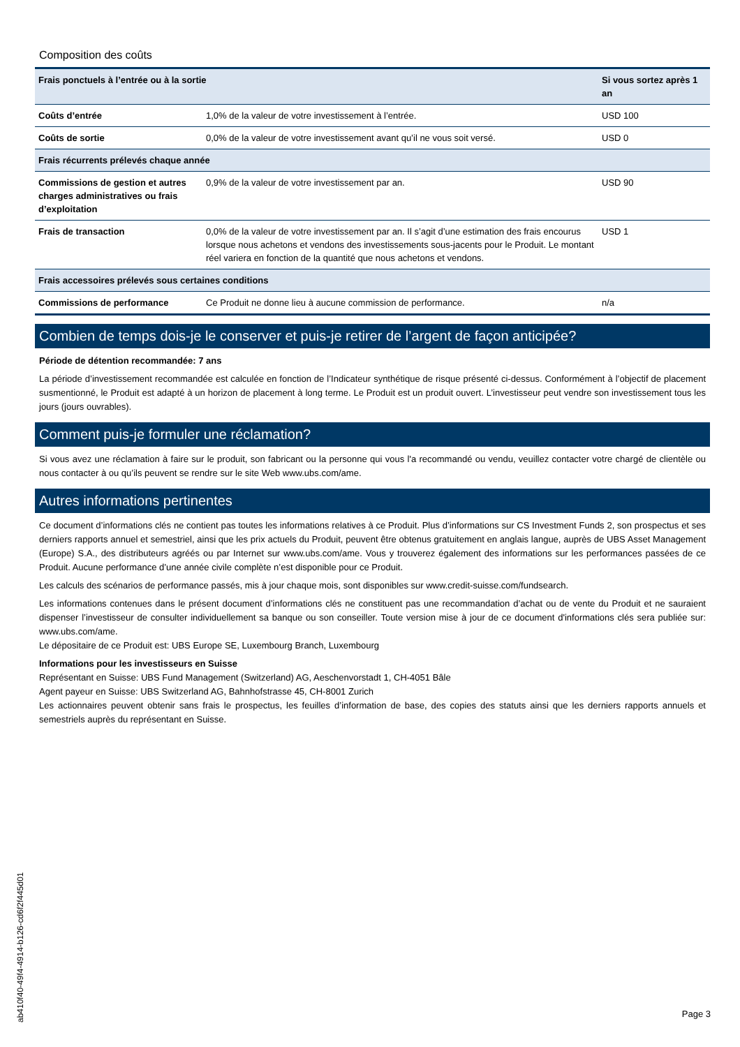Composition des coûts
| Frais ponctuels à l’entrée ou à la sortie | | Si vous sortez après 1 an |
| --- | --- | --- |
| Coûts d’entrée | 1,0% de la valeur de votre investissement à l’entrée. | USD 100 |
| Coûts de sortie | 0,0% de la valeur de votre investissement avant qu’il ne vous soit versé. | USD 0 |
| Frais récurrents prélevés chaque année | | |
| Commissions de gestion et autres charges administratives ou frais d’exploitation | 0,9% de la valeur de votre investissement par an. | USD 90 |
| Frais de transaction | 0,0% de la valeur de votre investissement par an. Il s’agit d’une estimation des frais encourus lorsque nous achetons et vendons des investissements sous-jacents pour le Produit. Le montant réel variera en fonction de la quantité que nous achetons et vendons. | USD 1 |
| Frais accessoires prélevés sous certaines conditions | | |
| Commissions de performance | Ce Produit ne donne lieu à aucune commission de performance. | n/a |
Combien de temps dois-je le conserver et puis-je retirer de l’argent de façon anticipée?
Période de détention recommandée: 7 ans
La période d’investissement recommandée est calculée en fonction de l’Indicateur synthétique de risque présenté ci-dessus. Conformément à l’objectif de placement susmentionné, le Produit est adapté à un horizon de placement à long terme. Le Produit est un produit ouvert. L’investisseur peut vendre son investissement tous les jours (jours ouvrables).
Comment puis-je formuler une réclamation?
Si vous avez une réclamation à faire sur le produit, son fabricant ou la personne qui vous l'a recommandé ou vendu, veuillez contacter votre chargé de clientèle ou nous contacter à ou qu’ils peuvent se rendre sur le site Web www.ubs.com/ame.
Autres informations pertinentes
Ce document d’informations clés ne contient pas toutes les informations relatives à ce Produit. Plus d’informations sur CS Investment Funds 2, son prospectus et ses derniers rapports annuel et semestriel, ainsi que les prix actuels du Produit, peuvent être obtenus gratuitement en anglais langue, auprès de UBS Asset Management (Europe) S.A., des distributeurs agréés ou par Internet sur www.ubs.com/ame. Vous y trouverez également des informations sur les performances passées de ce Produit. Aucune performance d’une année civile complète n’est disponible pour ce Produit.
Les calculs des scénarios de performance passés, mis à jour chaque mois, sont disponibles sur www.credit-suisse.com/fundsearch.
Les informations contenues dans le présent document d’informations clés ne constituent pas une recommandation d’achat ou de vente du Produit et ne sauraient dispenser l’investisseur de consulter individuellement sa banque ou son conseiller. Toute version mise à jour de ce document d'informations clés sera publiée sur: www.ubs.com/ame.
Le dépositaire de ce Produit est: UBS Europe SE, Luxembourg Branch, Luxembourg
Informations pour les investisseurs en Suisse
Représentant en Suisse: UBS Fund Management (Switzerland) AG, Aeschenvorstadt 1, CH-4051 Bâle
Agent payeur en Suisse: UBS Switzerland AG, Bahnhofstrasse 45, CH-8001 Zurich
Les actionnaires peuvent obtenir sans frais le prospectus, les feuilles d’information de base, des copies des statuts ainsi que les derniers rapports annuels et semestriels auprès du représentant en Suisse.
ab410f40-49f4-4914-b126-cd6f2f445d01
Page 3